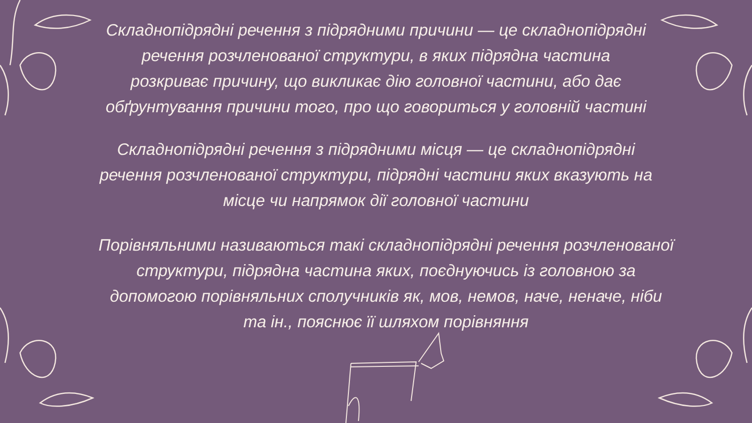Складнопідрядні речення з підрядними причини — це складнопідрядні
речення розчленованої структури, в яких підрядна частина
розкриває причину, що викликає дію головної частини, або дає
обґрунтування причини того, про що говориться у головній частині
Складнопідрядні речення з підрядними місця — це складнопідрядні
речення розчленованої структури, підрядні частини яких вказують на
місце чи напрямок дії головної частини
Порівняльними називаються такі складнопідрядні речення розчленованої
структури, підрядна частина яких, поєднуючись із головною за
допомогою порівняльних сполучників як, мов, немов, наче, неначе, ніби
та ін., пояснює її шляхом порівняння